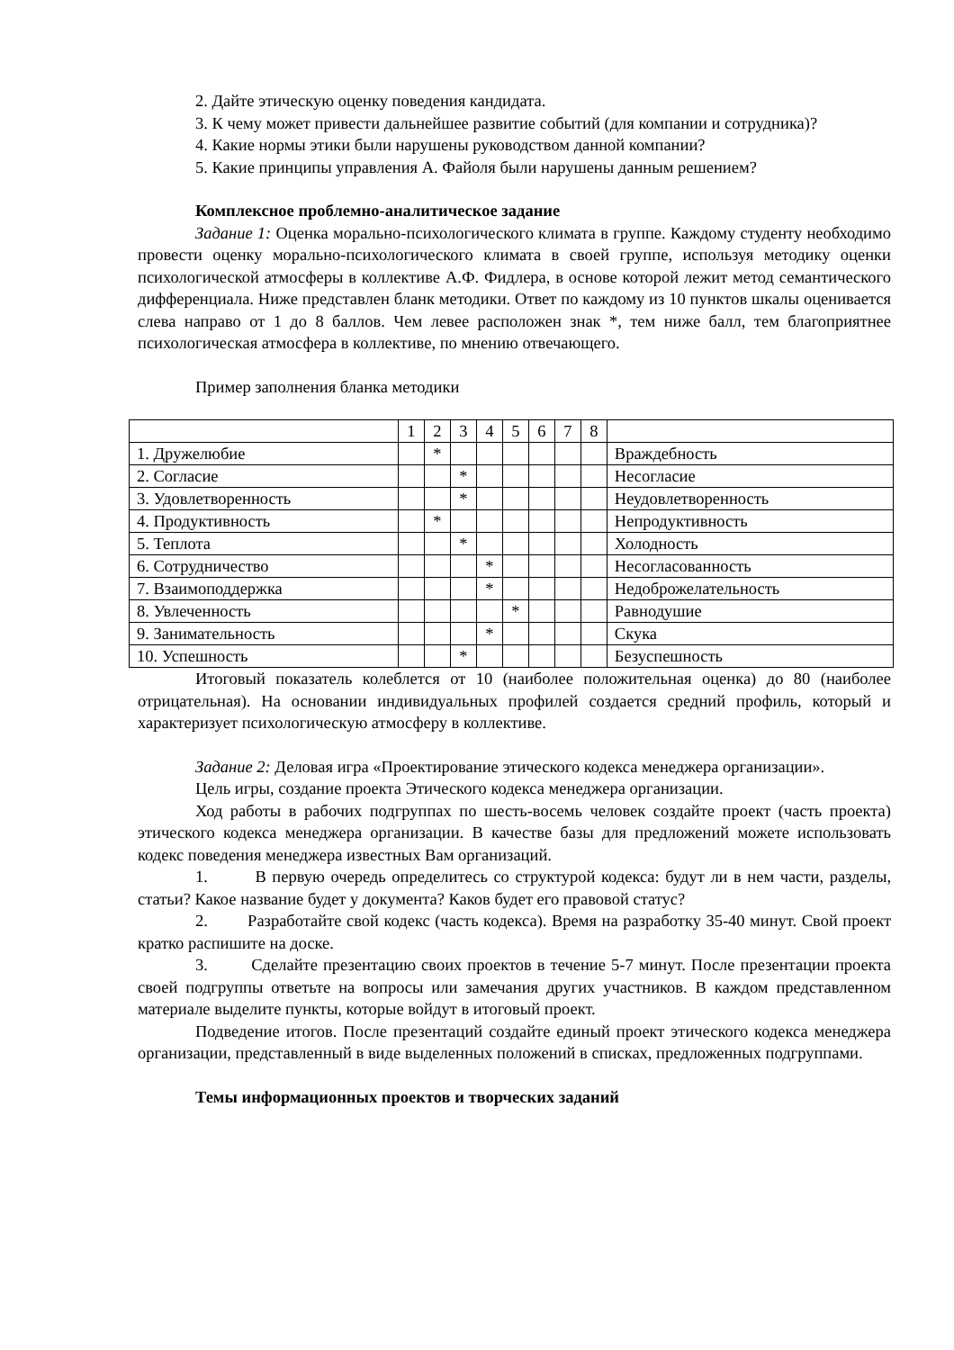2. Дайте этическую оценку поведения кандидата.
3. К чему может привести дальнейшее развитие событий (для компании и сотрудника)?
4. Какие нормы этики были нарушены руководством данной компании?
5. Какие принципы управления А. Файоля были нарушены данным решением?
Комплексное проблемно-аналитическое задание
Задание 1: Оценка морально-психологического климата в группе. Каждому студенту необходимо провести оценку морально-психологического климата в своей группе, используя методику оценки психологической атмосферы в коллективе А.Ф. Фидлера, в основе которой лежит метод семантического дифференциала. Ниже представлен бланк методики. Ответ по каждому из 10 пунктов шкалы оценивается слева направо от 1 до 8 баллов. Чем левее расположен знак *, тем ниже балл, тем благоприятнее психологическая атмосфера в коллективе, по мнению отвечающего.
Пример заполнения бланка методики
| | 1 | 2 | 3 | 4 | 5 | 6 | 7 | 8 | |
| 1. Дружелюбие | | * | | | | | | | Враждебность |
| 2. Согласие | | | * | | | | | | Несогласие |
| 3. Удовлетворенность | | | * | | | | | | Неудовлетворенность |
| 4. Продуктивность | | * | | | | | | | Непродуктивность |
| 5. Теплота | | | * | | | | | | Холодность |
| 6. Сотрудничество | | | | * | | | | | Несогласованность |
| 7. Взаимоподдержка | | | | * | | | | | Недоброжелательность |
| 8. Увлеченность | | | | | * | | | | Равнодушие |
| 9. Занимательность | | | | * | | | | | Скука |
| 10. Успешность | | | * | | | | | | Безуспешность |
Итоговый показатель колеблется от 10 (наиболее положительная оценка) до 80 (наиболее отрицательная). На основании индивидуальных профилей создается средний профиль, который и характеризует психологическую атмосферу в коллективе.
Задание 2: Деловая игра «Проектирование этического кодекса менеджера организации».
Цель игры, создание проекта Этического кодекса менеджера организации.
Ход работы в рабочих подгруппах по шесть-восемь человек создайте проект (часть проекта) этического кодекса менеджера организации. В качестве базы для предложений можете использовать кодекс поведения менеджера известных Вам организаций.
1. В первую очередь определитесь со структурой кодекса: будут ли в нем части, разделы, статьи? Какое название будет у документа? Каков будет его правовой статус?
2. Разработайте свой кодекс (часть кодекса). Время на разработку 35-40 минут. Свой проект кратко распишите на доске.
3. Сделайте презентацию своих проектов в течение 5-7 минут. После презентации проекта своей подгруппы ответьте на вопросы или замечания других участников. В каждом представленном материале выделите пункты, которые войдут в итоговый проект.
Подведение итогов. После презентаций создайте единый проект этического кодекса менеджера организации, представленный в виде выделенных положений в списках, предложенных подгруппами.
Темы информационных проектов и творческих заданий